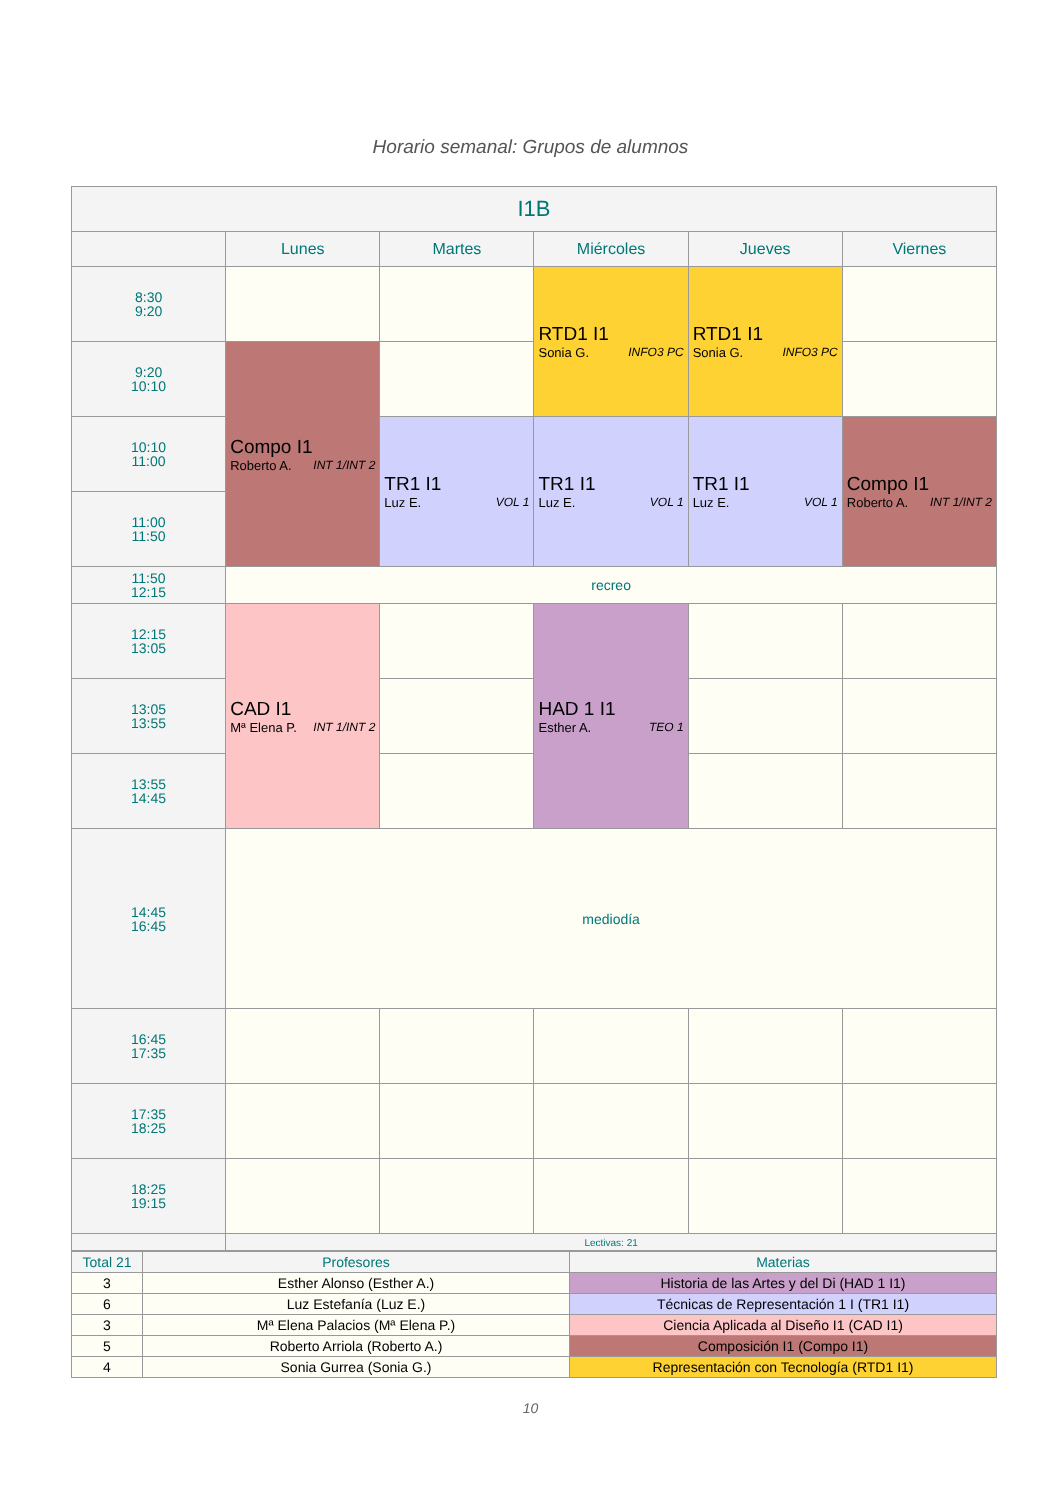Horario semanal: Grupos de alumnos
| I1B | | | | | |
| --- | --- | --- | --- | --- | --- |
| | Lunes | Martes | Miércoles | Jueves | Viernes |
| 8:30 9:20 | | | RTD1 I1 Sonia G. INFO3 PC | RTD1 I1 Sonia G. INFO3 PC | |
| 9:20 10:10 | Compo I1 Roberto A. INT 1/INT 2 | | | | |
| 10:10 11:00 | | TR1 I1 Luz E. VOL 1 | TR1 I1 Luz E. VOL 1 | TR1 I1 Luz E. VOL 1 | Compo I1 Roberto A. INT 1/INT 2 |
| 11:00 11:50 | | | | | |
| 11:50 12:15 | recreo | | | | |
| 12:15 13:05 | CAD I1 Mª Elena P. INT 1/INT 2 | | HAD 1 I1 Esther A. TEO 1 | | |
| 13:05 13:55 | | | | | |
| 13:55 14:45 | | | | | |
| 14:45 16:45 | mediodía | | | | |
| 16:45 17:35 | | | | | |
| 17:35 18:25 | | | | | |
| 18:25 19:15 | | | | | |
| | Lectivas: 21 | | | | |
| Total 21 | Profesores | Materias |
| 3 | Esther Alonso (Esther A.) | Historia de las Artes y del Di (HAD 1 I1) |
| 6 | Luz Estefanía (Luz E.) | Técnicas de Representación 1 I (TR1 I1) |
| 3 | Mª Elena Palacios (Mª Elena P.) | Ciencia Aplicada al Diseño I1 (CAD I1) |
| 5 | Roberto Arriola (Roberto A.) | Composición I1 (Compo I1) |
| 4 | Sonia Gurrea (Sonia G.) | Representación con Tecnología (RTD1 I1) |
10